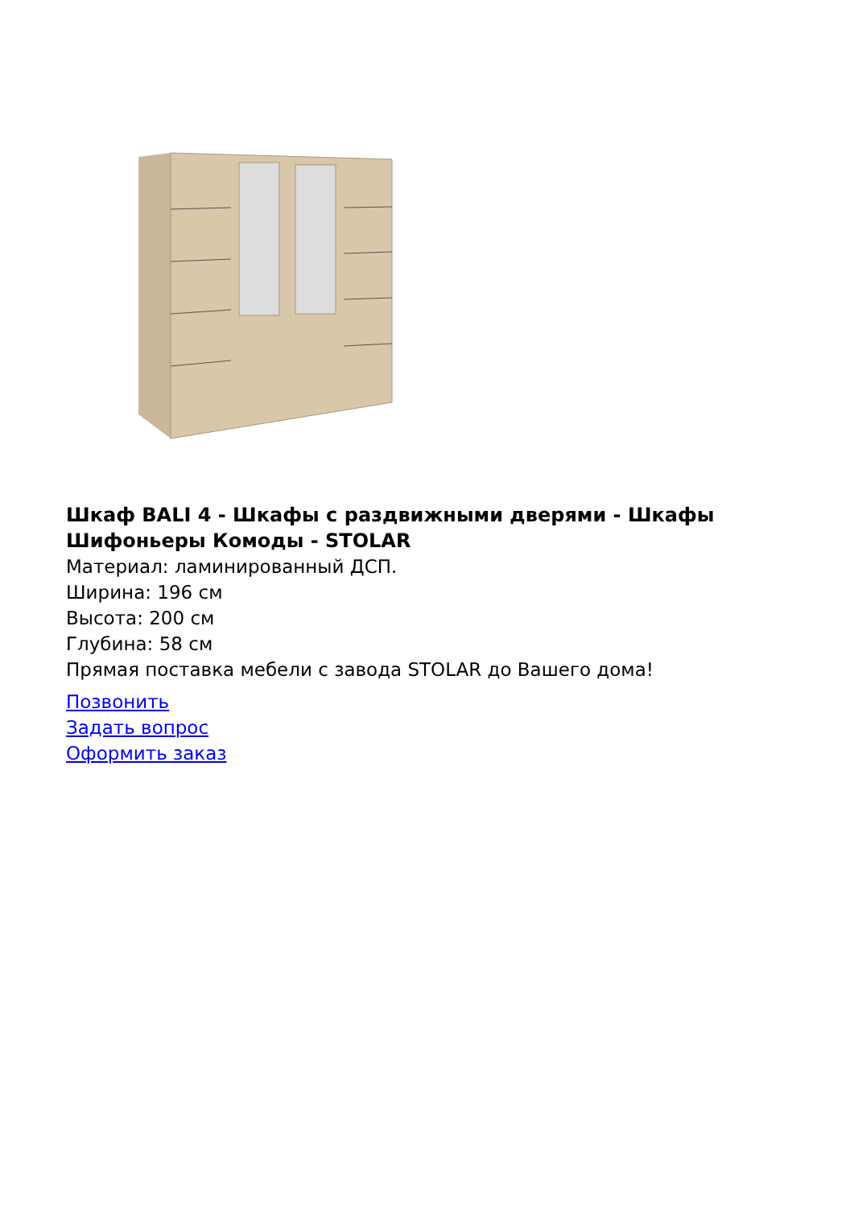Шкаф BALI 4 - Шкафы с раздвижными дверями - Шкафы Шифоньеры Комоды - STOLAR
Материал: ламинированный ДСП.
Ширина: 196 см
Высота: 200 см
Глубина: 58 см
Прямая поставка мебели с завода STOLAR до Вашего дома!
Позвонить
Задать вопрос
Оформить заказ